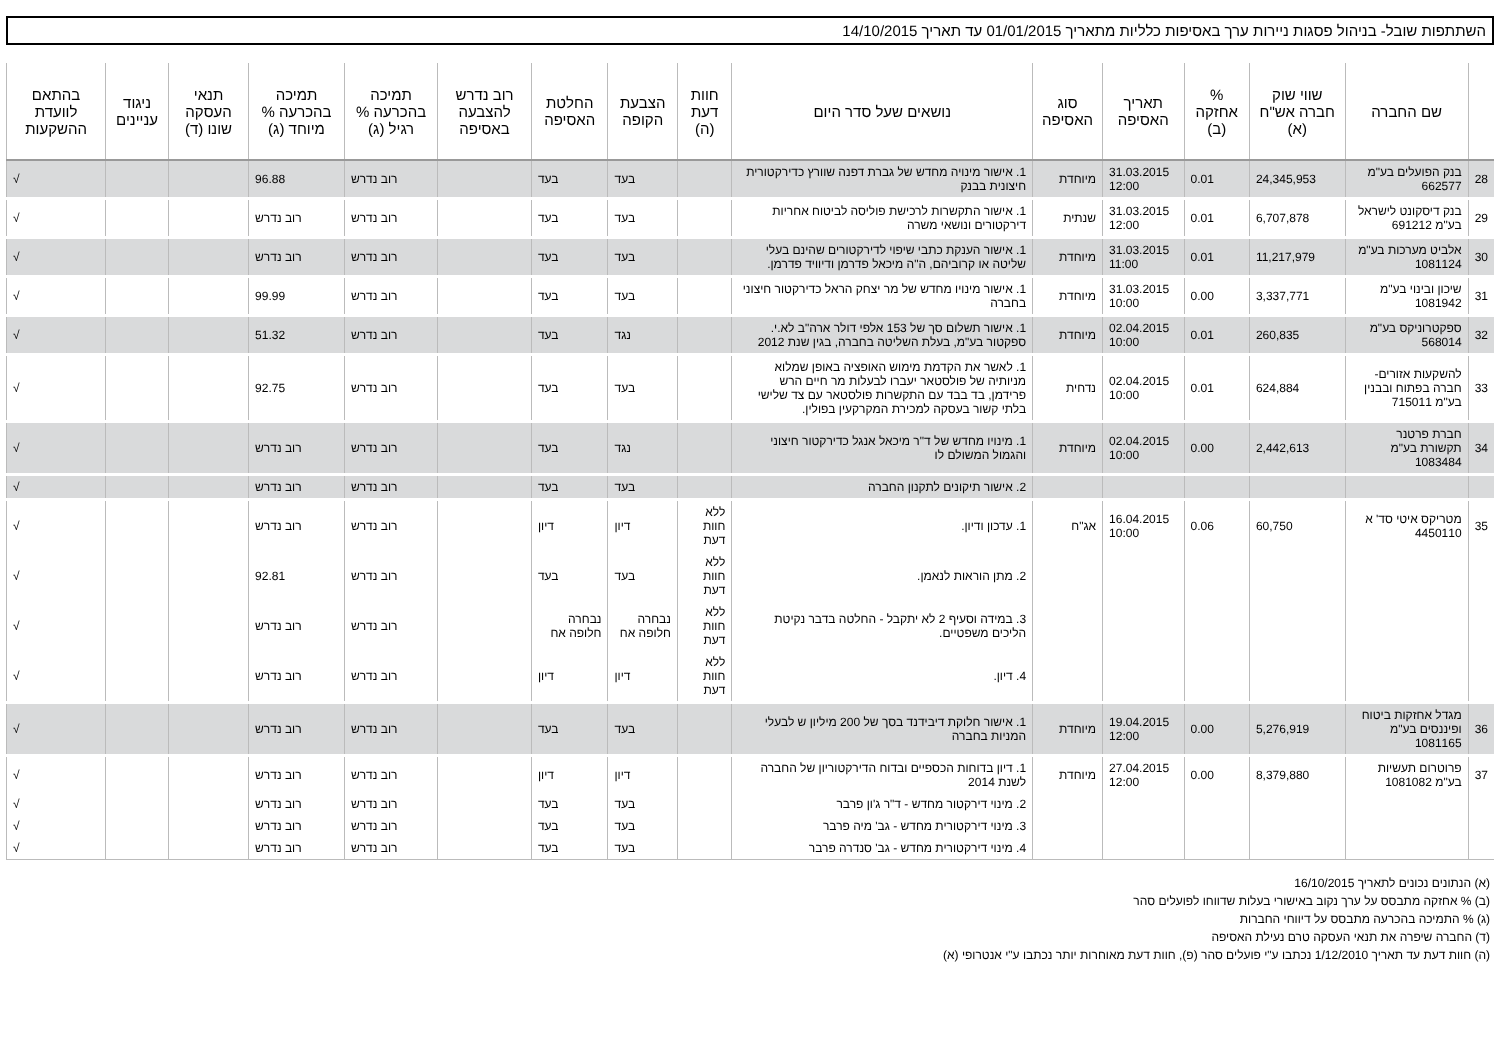השתתפות שובל- בניהול פסגות ניירות ערך באסיפות כלליות מתאריך 01/01/2015 עד תאריך 14/10/2015
| | שם החברה | שווי שוק חברה אש"ח (א) | % אחזקה (ב) | תאריך האסיפה | סוג האסיפה | נושאים שעל סדר היום | חוות דעת (ה) | הצבעת הקופה | החלטת האסיפה | רוב נדרש להצבעה באסיפה | תמיכה בהכרעה % רגיל (ג) | תמיכה בהכרעה % מיוחד (ג) | תנאי העסקה שונו (ד) | ניגוד עניינים | בהתאם לוועדת ההשקעות |
| --- | --- | --- | --- | --- | --- | --- | --- | --- | --- | --- | --- | --- | --- | --- | --- |
| 28 | בנק הפועלים בע"מ 662577 | 24,345,953 | 0.01 | 31.03.2015 12:00 | מיוחדת | 1. אישור מינויה מחדש של גברת דפנה שוורץ כדירקטורית חיצונית בבנק | | בעד | בעד | | רוב נדרש | 96.88 | | | √ |
| 29 | בנק דיסקונט לישראל בע"מ 691212 | 6,707,878 | 0.01 | 31.03.2015 12:00 | שנתית | 1. אישור התקשרות לרכישת פוליסה לביטוח אחריות דירקטורים ונושאי משרה | | בעד | בעד | | רוב נדרש | רוב נדרש | | | √ |
| 30 | אלביט מערכות בע"מ 1081124 | 11,217,979 | 0.01 | 31.03.2015 11:00 | מיוחדת | 1. אישור הענקת כתבי שיפוי לדירקטורים שהינם בעלי שליטה או קרוביהם, ה"ה מיכאל פדרמן ודיוויד פדרמן. | | בעד | בעד | | רוב נדרש | רוב נדרש | | | √ |
| 31 | שיכון ובינוי בע"מ 1081942 | 3,337,771 | 0.00 | 31.03.2015 10:00 | מיוחדת | 1. אישור מינויו מחדש של מר יצחק הראל כדירקטור חיצוני בחברה | | בעד | בעד | | רוב נדרש | 99.99 | | | √ |
| 32 | ספקטרוניקס בע"מ 568014 | 260,835 | 0.01 | 02.04.2015 10:00 | מיוחדת | 1. אישור תשלום סך של 153 אלפי דולר ארה"ב לא.י. ספקטור בע"מ, בעלת השליטה בחברה, בגין שנת 2012 | | נגד | בעד | | רוב נדרש | 51.32 | | | √ |
| 33 | להשקעות אזורים-חברה בפתוח ובבנין בע"מ 715011 | 624,884 | 0.01 | 02.04.2015 10:00 | נדחית | 1. לאשר את הקדמת מימוש האופציה באופן שמלוא מניותיה של פולסטאר יעברו לבעלות מר חיים הרש פרידמן, בד בבד עם התקשרות פולסטאר עם צד שלישי בלתי קשור בעסקה למכירת המקרקעין בפולין. | | בעד | בעד | | רוב נדרש | 92.75 | | | √ |
| 34 | חברת פרטנר תקשורת בע"מ 1083484 | 2,442,613 | 0.00 | 02.04.2015 10:00 | מיוחדת | 1. מינויו מחדש של ד"ר מיכאל אנגל כדירקטור חיצוני והגמול המשולם לו | | נגד | בעד | | רוב נדרש | רוב נדרש | | | √ |
| | | | | | | 2. אישור תיקונים לתקנון החברה | | בעד | בעד | | רוב נדרש | רוב נדרש | | | √ |
| 35 | מטריקס איטי סד' א 4450110 | 60,750 | 0.06 | 16.04.2015 10:00 | אג"ח | 1. עדכון ודיון. | ללא חוות דעת | דיון | דיון | | רוב נדרש | רוב נדרש | | | √ |
| | | | | | | 2. מתן הוראות לנאמן. | ללא חוות דעת | בעד | בעד | | רוב נדרש | 92.81 | | | √ |
| | | | | | | 3. במידה וסעיף 2 לא יתקבל - החלטה בדבר נקיטת הליכים משפטיים. | ללא חוות דעת | נבחרה חלופה אח | נבחרה חלופה אח | | רוב נדרש | רוב נדרש | | | √ |
| | | | | | | 4. דיון. | ללא חוות דעת | דיון | דיון | | רוב נדרש | רוב נדרש | | | √ |
| 36 | מגדל אחזקות ביטוח ופיננסים בע"מ 1081165 | 5,276,919 | 0.00 | 19.04.2015 12:00 | מיוחדת | 1. אישור חלוקת דיבידנד בסך של 200 מיליון ש לבעלי המניות בחברה | | בעד | בעד | | רוב נדרש | רוב נדרש | | | √ |
| 37 | פרוטרום תעשיות בע"מ 1081082 | 8,379,880 | 0.00 | 27.04.2015 12:00 | מיוחדת | 1. דיון בדוחות הכספיים ובדוח הדירקטוריון של החברה לשנת 2014 | | דיון | דיון | | רוב נדרש | רוב נדרש | | | √ |
| | | | | | | 2. מינוי דירקטור מחדש - ד"ר ג'ון פרבר | | בעד | בעד | | רוב נדרש | רוב נדרש | | | √ |
| | | | | | | 3. מינוי דירקטורית מחדש - גב' מיה פרבר | | בעד | בעד | | רוב נדרש | רוב נדרש | | | √ |
| | | | | | | 4. מינוי דירקטורית מחדש - גב' סנדרה פרבר | | בעד | בעד | | רוב נדרש | רוב נדרש | | | √ |
(א) הנתונים נכונים לתאריך 16/10/2015
(ב) % אחזקה מתבסס על ערך נקוב באישורי בעלות שדווחו לפועלים סהר
(ג) % התמיכה בהכרעה מתבסס על דיווחי החברות
(ד) החברה שיפרה את תנאי העסקה טרם נעילת האסיפה
(ה) חוות דעת עד תאריך 1/12/2010 נכתבו ע"י פועלים סהר (פ), חוות דעת מאוחרות יותר נכתבו ע"י אנטרופי (א)